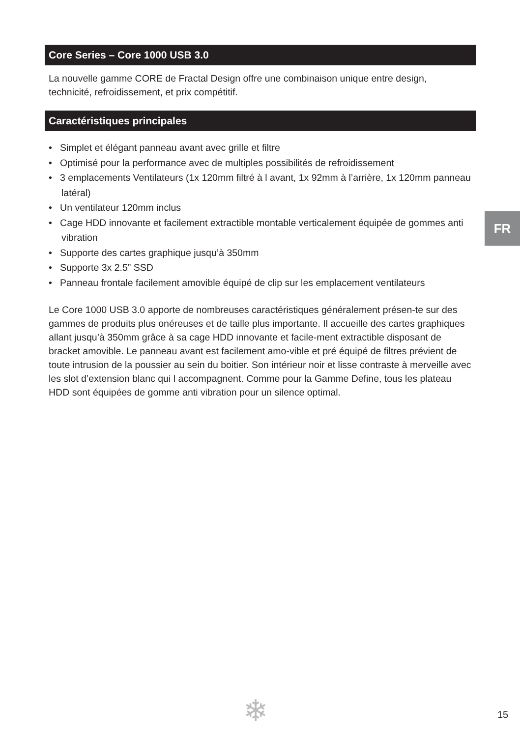Core Series – Core 1000 USB 3.0
La nouvelle gamme CORE de Fractal Design offre une combinaison unique entre design, technicité, refroidissement, et prix compétitif.
Caractéristiques principales
• Simplet et élégant panneau avant avec grille et filtre
• Optimisé pour la performance avec de multiples possibilités de refroidissement
• 3 emplacements Ventilateurs (1x 120mm filtré à l avant, 1x 92mm à l’arrière, 1x 120mm panneau latéral)
• Un ventilateur 120mm inclus
• Cage HDD innovante et facilement extractible montable verticalement équipée de gommes anti vibration
• Supporte des cartes graphique jusqu’à 350mm
• Supporte 3x 2.5” SSD
• Panneau frontale facilement amovible équipé de clip sur les emplacement ventilateurs
Le Core 1000 USB 3.0 apporte de nombreuses caractéristiques généralement présen-te sur des gammes de produits plus onéreuses et de taille plus importante. Il accueille des cartes graphiques allant jusqu’à 350mm grâce à sa cage HDD innovante et facile-ment extractible disposant de bracket amovible. Le panneau avant est facilement amo-vible et pré équipé de filtres prévient de toute intrusion de la poussier au sein du boitier. Son intérieur noir et lisse contraste à merveille avec les slot d’extension blanc qui l accompagnent. Comme pour la Gamme Define, tous les plateau HDD sont équipées de gomme anti vibration pour un silence optimal.
FR
❄ 15